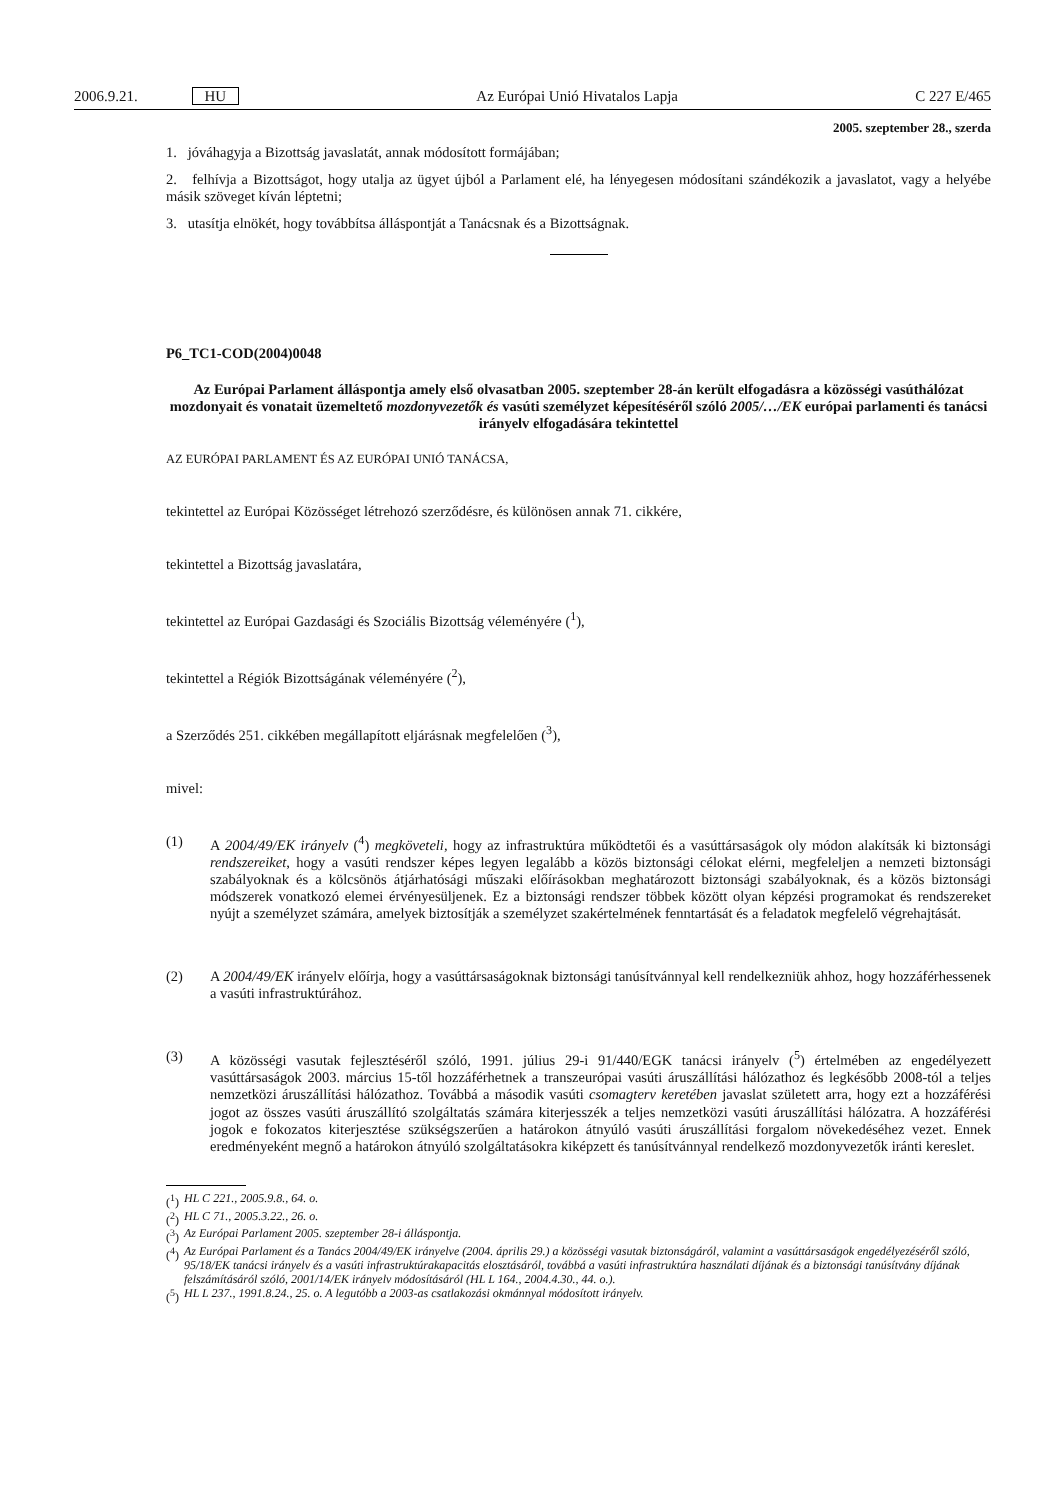2006.9.21. HU Az Európai Unió Hivatalos Lapja C 227 E/465
2005. szeptember 28., szerda
1. jóváhagyja a Bizottság javaslatát, annak módosított formájában;
2. felhívja a Bizottságot, hogy utalja az ügyet újból a Parlament elé, ha lényegesen módosítani szándékozik a javaslatot, vagy a helyébe másik szöveget kíván léptetni;
3. utasítja elnökét, hogy továbbítsa álláspontját a Tanácsnak és a Bizottságnak.
P6_TC1-COD(2004)0048
Az Európai Parlament álláspontja amely első olvasatban 2005. szeptember 28-án került elfogadásra a közösségi vasúthálózat mozdonyait és vonatait üzemeltető mozdonyvezetők és vasúti személyzet képesítéséről szóló 2005/…/EK európai parlamenti és tanácsi irányelv elfogadására tekintettel
AZ EURÓPAI PARLAMENT ÉS AZ EURÓPAI UNIÓ TANÁCSA,
tekintettel az Európai Közösséget létrehozó szerződésre, és különösen annak 71. cikkére,
tekintettel a Bizottság javaslatára,
tekintettel az Európai Gazdasági és Szociális Bizottság véleményére (<sup>1</sup>),
tekintettel a Régiók Bizottságának véleményére (<sup>2</sup>),
a Szerződés 251. cikkében megállapított eljárásnak megfelelően (<sup>3</sup>),
mivel:
(1)
A 2004/49/EK irányelv (<sup>4</sup>) megköveteli, hogy az infrastruktúra működtetői és a vasúttársaságok oly módon alakítsák ki biztonsági rendszereiket, hogy a vasúti rendszer képes legyen legalább a közös biztonsági célokat elérni, megfeleljen a nemzeti biztonsági szabályoknak és a kölcsönös átjárhatósági műszaki előírásokban meghatározott biztonsági szabályoknak, és a közös biztonsági módszerek vonatkozó elemei érvényesüljenek. Ez a biztonsági rendszer többek között olyan képzési programokat és rendszereket nyújt a személyzet számára, amelyek biztosítják a személyzet szakértelmének fenntartását és a feladatok megfelelő végrehajtását.
(2)
A 2004/49/EK irányelv előírja, hogy a vasúttársaságoknak biztonsági tanúsítvánnyal kell rendelkezniük ahhoz, hogy hozzáférhessenek a vasúti infrastruktúrához.
(3)
A közösségi vasutak fejlesztéséről szóló, 1991. július 29-i 91/440/EGK tanácsi irányelv (<sup>5</sup>) értelmében az engedélyezett vasúttársaságok 2003. március 15-től hozzáférhetnek a transzeurópai vasúti áruszállítási hálózathoz és legkésőbb 2008-tól a teljes nemzetközi áruszállítási hálózathoz. Továbbá a második vasúti csomagterv keretében javaslat született arra, hogy ezt a hozzáférési jogot az összes vasúti áruszállító szolgáltatás számára kiterjesszék a teljes nemzetközi vasúti áruszállítási hálózatra. A hozzáférési jogok e fokozatos kiterjesztése szükségszerűen a határokon átnyúló vasúti áruszállítási forgalom növekedéséhez vezet. Ennek eredményeként megnő a határokon átnyúló szolgáltatásokra kiképzett és tanúsítvánnyal rendelkező mozdonyvezetők iránti kereslet.
(<sup>1</sup>) HL C 221., 2005.9.8., 64. o.
(<sup>2</sup>) HL C 71., 2005.3.22., 26. o.
(<sup>3</sup>) Az Európai Parlament 2005. szeptember 28-i álláspontja.
(<sup>4</sup>) Az Európai Parlament és a Tanács 2004/49/EK irányelve (2004. április 29.) a közösségi vasutak biztonságáról, valamint a vasúttársaságok engedélyezéséről szóló, 95/18/EK tanácsi irányelv és a vasúti infrastruktúrakapacitás elosztásáról, továbbá a vasúti infrastruktúra használati díjának és a biztonsági tanúsítvány díjának felszámításáról szóló, 2001/14/EK irányelv módosításáról (HL L 164., 2004.4.30., 44. o.).
(<sup>5</sup>) HL L 237., 1991.8.24., 25. o. A legutóbb a 2003-as csatlakozási okmánnyal módosított irányelv.